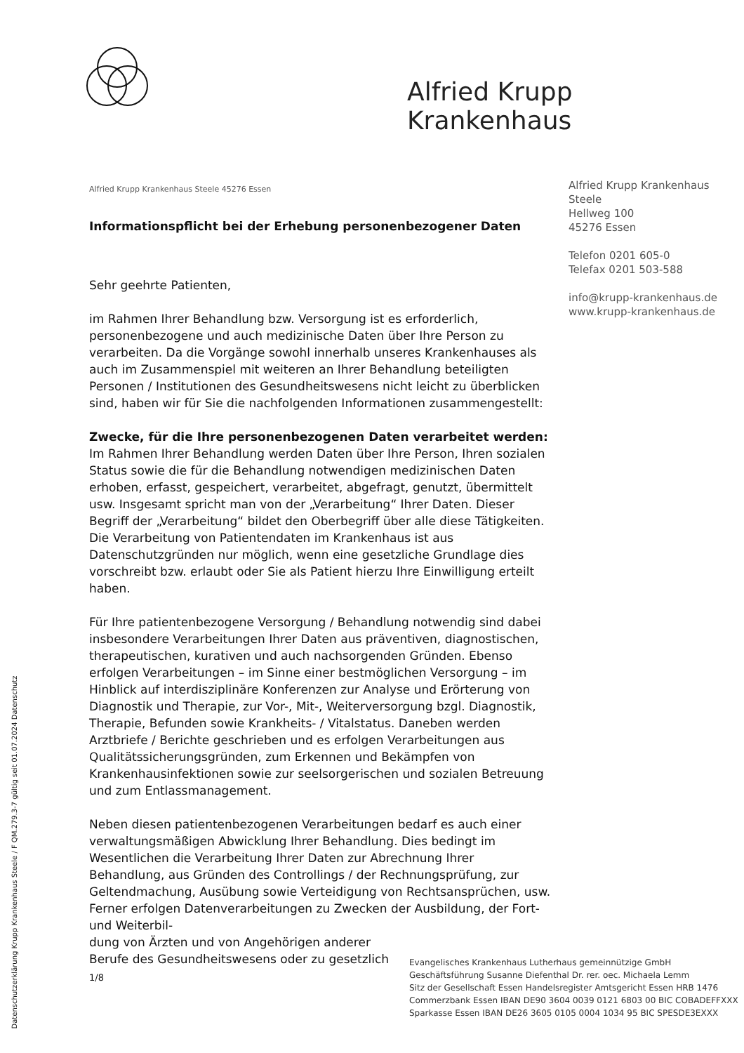Alfried Krupp Krankenhaus
Alfried Krupp Krankenhaus
Steele
Hellweg 100
45276 Essen
Telefon 0201 605-0
Telefax 0201 503-588
info@krupp-krankenhaus.de
www.krupp-krankenhaus.de
Alfried Krupp Krankenhaus Steele 45276 Essen
Informationspflicht bei der Erhebung personenbezogener Daten
Sehr geehrte Patienten,
im Rahmen Ihrer Behandlung bzw. Versorgung ist es erforderlich, personenbezogene und auch medizinische Daten über Ihre Person zu verarbeiten. Da die Vorgänge sowohl innerhalb unseres Krankenhauses als auch im Zusammenspiel mit weiteren an Ihrer Behandlung beteiligten Personen / Institutionen des Gesundheitswesens nicht leicht zu überblicken sind, haben wir für Sie die nachfolgenden Informationen zusammengestellt:
Zwecke, für die Ihre personenbezogenen Daten verarbeitet werden:
Im Rahmen Ihrer Behandlung werden Daten über Ihre Person, Ihren sozialen Status sowie die für die Behandlung notwendigen medizinischen Daten erhoben, erfasst, gespeichert, verarbeitet, abgefragt, genutzt, übermittelt usw. Insgesamt spricht man von der „Verarbeitung“ Ihrer Daten. Dieser Begriff der „Verarbeitung“ bildet den Oberbegriff über alle diese Tätigkeiten. Die Verarbeitung von Patientendaten im Krankenhaus ist aus Datenschutzgründen nur möglich, wenn eine gesetzliche Grundlage dies vorschreibt bzw. erlaubt oder Sie als Patient hierzu Ihre Einwilligung erteilt haben.
Für Ihre patientenbezogene Versorgung / Behandlung notwendig sind dabei insbesondere Verarbeitungen Ihrer Daten aus präventiven, diagnostischen, therapeutischen, kurativen und auch nachsorgenden Gründen. Ebenso erfolgen Verarbeitungen – im Sinne einer bestmöglichen Versorgung – im Hinblick auf interdisziplinäre Konferenzen zur Analyse und Erörterung von Diagnostik und Therapie, zur Vor-, Mit-, Weiterversorgung bzgl. Diagnostik, Therapie, Befunden sowie Krankheits- / Vitalstatus. Daneben werden Arztbriefe / Berichte geschrieben und es erfolgen Verarbeitungen aus Qualitätssicherungsgründen, zum Erkennen und Bekämpfen von Krankenhausinfektionen sowie zur seelsorgerischen und sozialen Betreuung und zum Entlassmanagement.
Neben diesen patientenbezogenen Verarbeitungen bedarf es auch einer verwaltungsmäßigen Abwicklung Ihrer Behandlung. Dies bedingt im Wesentlichen die Verarbeitung Ihrer Daten zur Abrechnung Ihrer Behandlung, aus Gründen des Controllings / der Rechnungsprüfung, zur Geltendmachung, Ausübung sowie Verteidigung von Rechtsansprüchen, usw. Ferner erfolgen Datenverarbeitungen zu Zwecken der Ausbildung, der Fort- und Weiterbil-
dung von Ärzten und von Angehörigen anderer
Berufe des Gesundheitswesens oder zu gesetzlich
1/8
Evangelisches Krankenhaus Lutherhaus gemeinnützige GmbH
Geschäftsführung Susanne Diefenthal Dr. rer. oec. Michaela Lemm
Sitz der Gesellschaft Essen Handelsregister Amtsgericht Essen HRB 1476
Commerzbank Essen IBAN DE90 3604 0039 0121 6803 00 BIC COBADEFFXXX
Sparkasse Essen IBAN DE26 3605 0105 0004 1034 95 BIC SPESDE3EXXX
Datenschutzerklärung Krupp Krankenhaus Steele / F QM.279.3-7 gültig seit 01.07.2024 Datenschutz